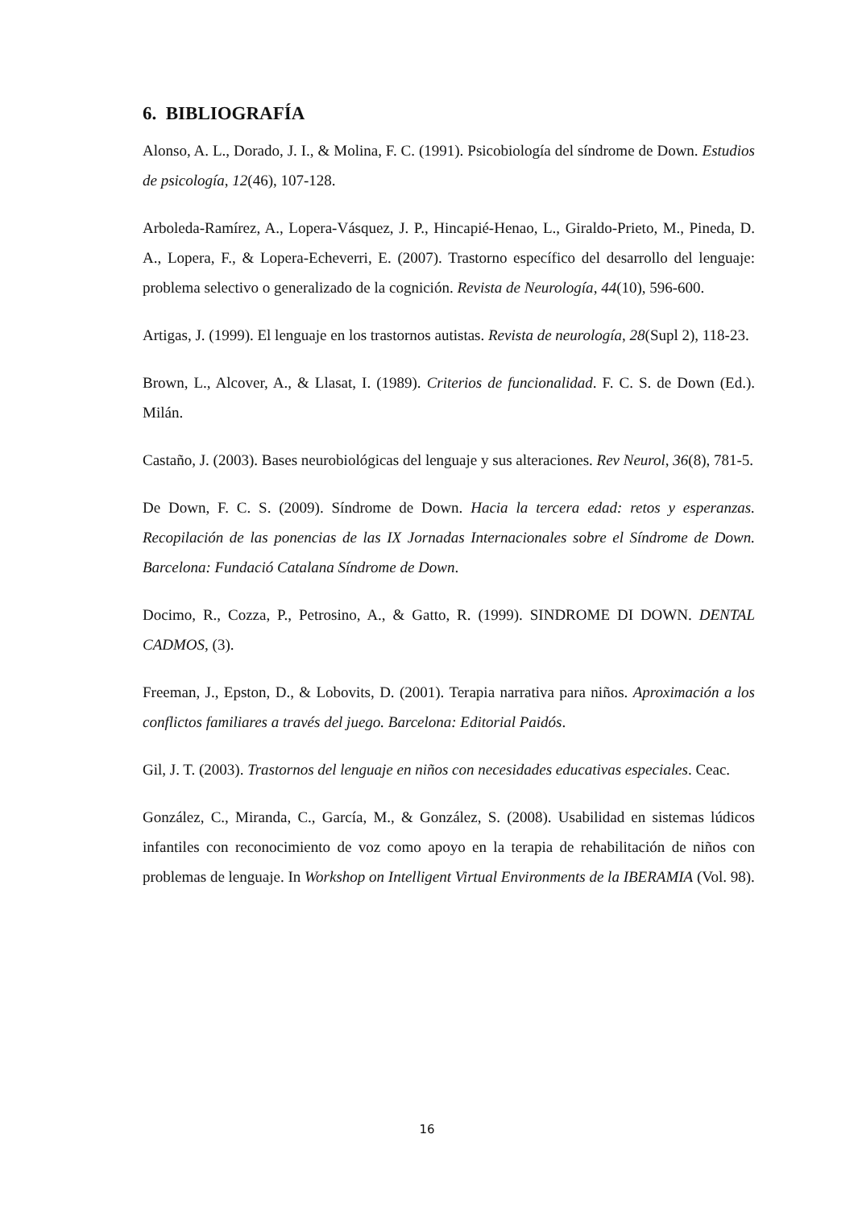6. BIBLIOGRAFÍA
Alonso, A. L., Dorado, J. I., & Molina, F. C. (1991). Psicobiología del síndrome de Down. Estudios de psicología, 12(46), 107-128.
Arboleda-Ramírez, A., Lopera-Vásquez, J. P., Hincapié-Henao, L., Giraldo-Prieto, M., Pineda, D. A., Lopera, F., & Lopera-Echeverri, E. (2007). Trastorno específico del desarrollo del lenguaje: problema selectivo o generalizado de la cognición. Revista de Neurología, 44(10), 596-600.
Artigas, J. (1999). El lenguaje en los trastornos autistas. Revista de neurología, 28(Supl 2), 118-23.
Brown, L., Alcover, A., & Llasat, I. (1989). Criterios de funcionalidad. F. C. S. de Down (Ed.). Milán.
Castaño, J. (2003). Bases neurobiológicas del lenguaje y sus alteraciones. Rev Neurol, 36(8), 781-5.
De Down, F. C. S. (2009). Síndrome de Down. Hacia la tercera edad: retos y esperanzas. Recopilación de las ponencias de las IX Jornadas Internacionales sobre el Síndrome de Down. Barcelona: Fundació Catalana Síndrome de Down.
Docimo, R., Cozza, P., Petrosino, A., & Gatto, R. (1999). SINDROME DI DOWN. DENTAL CADMOS, (3).
Freeman, J., Epston, D., & Lobovits, D. (2001). Terapia narrativa para niños. Aproximación a los conflictos familiares a través del juego. Barcelona: Editorial Paidós.
Gil, J. T. (2003). Trastornos del lenguaje en niños con necesidades educativas especiales. Ceac.
González, C., Miranda, C., García, M., & González, S. (2008). Usabilidad en sistemas lúdicos infantiles con reconocimiento de voz como apoyo en la terapia de rehabilitación de niños con problemas de lenguaje. In Workshop on Intelligent Virtual Environments de la IBERAMIA (Vol. 98).
16